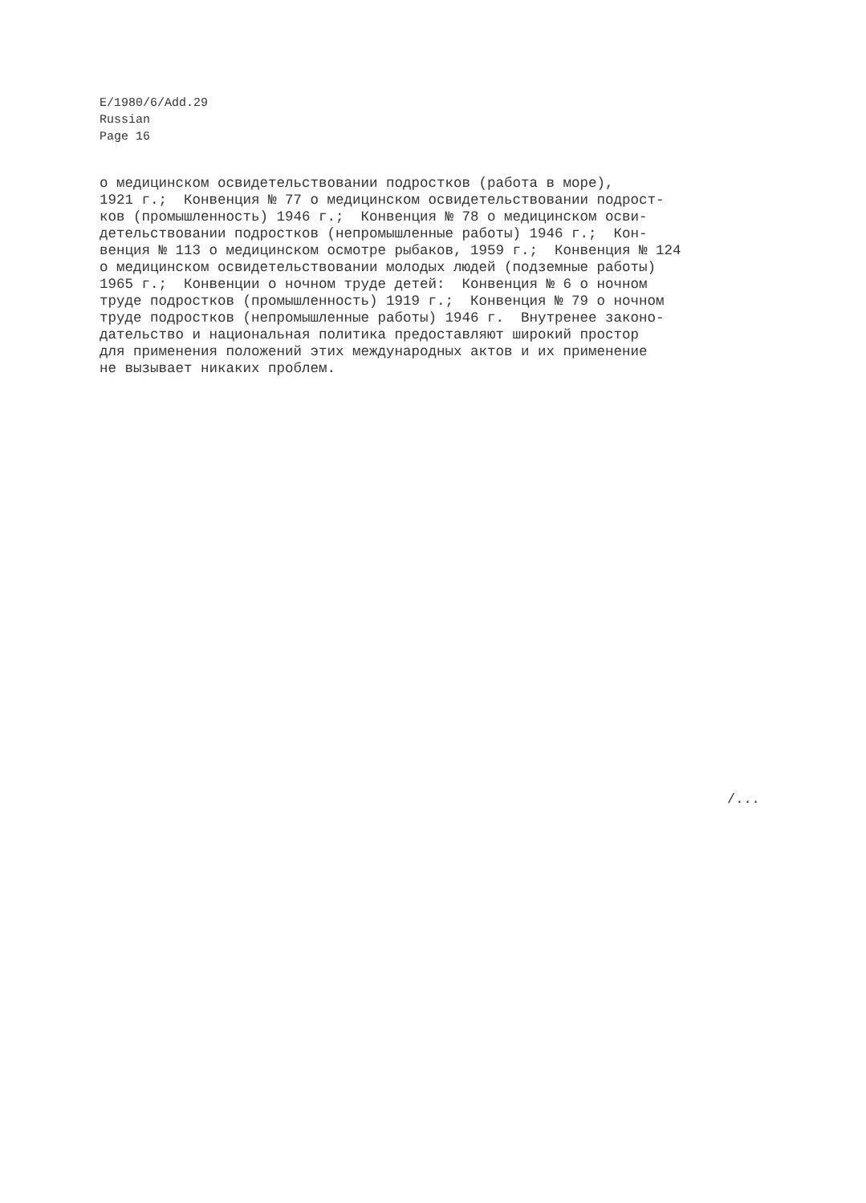E/1980/6/Add.29
Russian
Page 16
о медицинском освидетельствовании подростков (работа в море),
1921 г.; Конвенция № 77 о медицинском освидетельствовании подрост-
ков (промышленность) 1946 г.; Конвенция № 78 о медицинском осви-
детельствовании подростков (непромышленные работы) 1946 г.; Кон-
венция № 113 о медицинском осмотре рыбаков, 1959 г.; Конвенция № 124
о медицинском освидетельствовании молодых людей (подземные работы)
1965 г.; Конвенции о ночном труде детей: Конвенция № 6 о ночном
труде подростков (промышленность) 1919 г.; Конвенция № 79 о ночном
труде подростков (непромышленные работы) 1946 г. Внутренее законо-
дательство и национальная политика предоставляют широкий простор
для применения положений этих международных актов и их применение
не вызывает никаких проблем.
/...